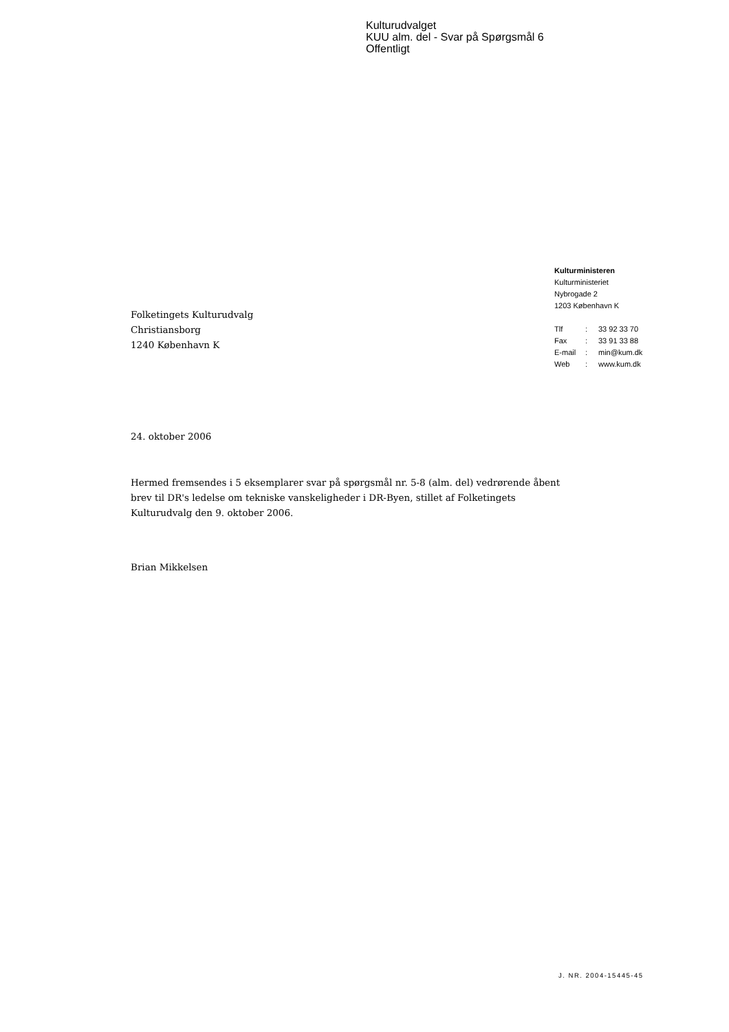Kulturudvalget
KUU alm. del - Svar på Spørgsmål 6
Offentligt
Kulturministeren
Kulturministeriet
Nybrogade 2
1203 København K
| Tlf | : | 33 92 33 70 |
| Fax | : | 33 91 33 88 |
| E-mail | : | min@kum.dk |
| Web | : | www.kum.dk |
Folketingets Kulturudvalg
Christiansborg
1240 København K
24. oktober 2006
Hermed fremsendes i 5 eksemplarer svar på spørgsmål nr. 5-8 (alm. del) vedrørende åbent brev til DR's ledelse om tekniske vanskeligheder i DR-Byen, stillet af Folketingets Kulturudvalg den 9. oktober 2006.
Brian Mikkelsen
J. NR. 2004-15445-45